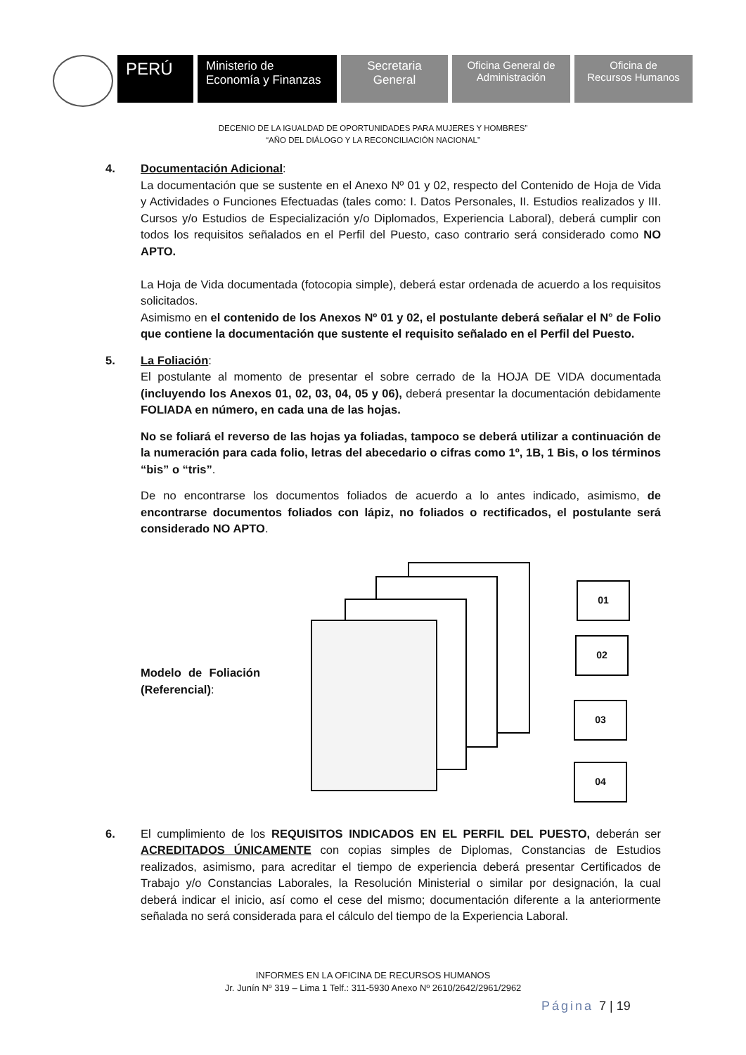PERÚ
Ministerio de
Economía y Finanzas
Secretaria
General
Oficina General de
Administración
Oficina de
Recursos Humanos
DECENIO DE LA IGUALDAD DE OPORTUNIDADES PARA MUJERES Y HOMBRES”
“AÑO DEL DIÁLOGO Y LA RECONCILIACIÓN NACIONAL”
4. Documentación Adicional:
La documentación que se sustente en el Anexo Nº 01 y 02, respecto del Contenido de Hoja de Vida y Actividades o Funciones Efectuadas (tales como: I. Datos Personales, II. Estudios realizados y III. Cursos y/o Estudios de Especialización y/o Diplomados, Experiencia Laboral), deberá cumplir con todos los requisitos señalados en el Perfil del Puesto, caso contrario será considerado como NO APTO.
La Hoja de Vida documentada (fotocopia simple), deberá estar ordenada de acuerdo a los requisitos solicitados.
Asimismo en el contenido de los Anexos Nº 01 y 02, el postulante deberá señalar el N° de Folio que contiene la documentación que sustente el requisito señalado en el Perfil del Puesto.
5. La Foliación:
El postulante al momento de presentar el sobre cerrado de la HOJA DE VIDA documentada (incluyendo los Anexos 01, 02, 03, 04, 05 y 06), deberá presentar la documentación debidamente FOLIADA en número, en cada una de las hojas.
No se foliará el reverso de las hojas ya foliadas, tampoco se deberá utilizar a continuación de la numeración para cada folio, letras del abecedario o cifras como 1º, 1B, 1 Bis, o los términos “bis” o “tris”.
De no encontrarse los documentos foliados de acuerdo a lo antes indicado, asimismo, de encontrarse documentos foliados con lápiz, no foliados o rectificados, el postulante será considerado NO APTO.
Modelo de Foliación (Referencial):
01
02
03
04
6. El cumplimiento de los REQUISITOS INDICADOS EN EL PERFIL DEL PUESTO, deberán ser ACREDITADOS ÚNICAMENTE con copias simples de Diplomas, Constancias de Estudios realizados, asimismo, para acreditar el tiempo de experiencia deberá presentar Certificados de Trabajo y/o Constancias Laborales, la Resolución Ministerial o similar por designación, la cual deberá indicar el inicio, así como el cese del mismo; documentación diferente a la anteriormente señalada no será considerada para el cálculo del tiempo de la Experiencia Laboral.
INFORMES EN LA OFICINA DE RECURSOS HUMANOS
Jr. Junín Nº 319 – Lima 1 Telf.: 311-5930 Anexo Nº 2610/2642/2961/2962
Página 7 | 19